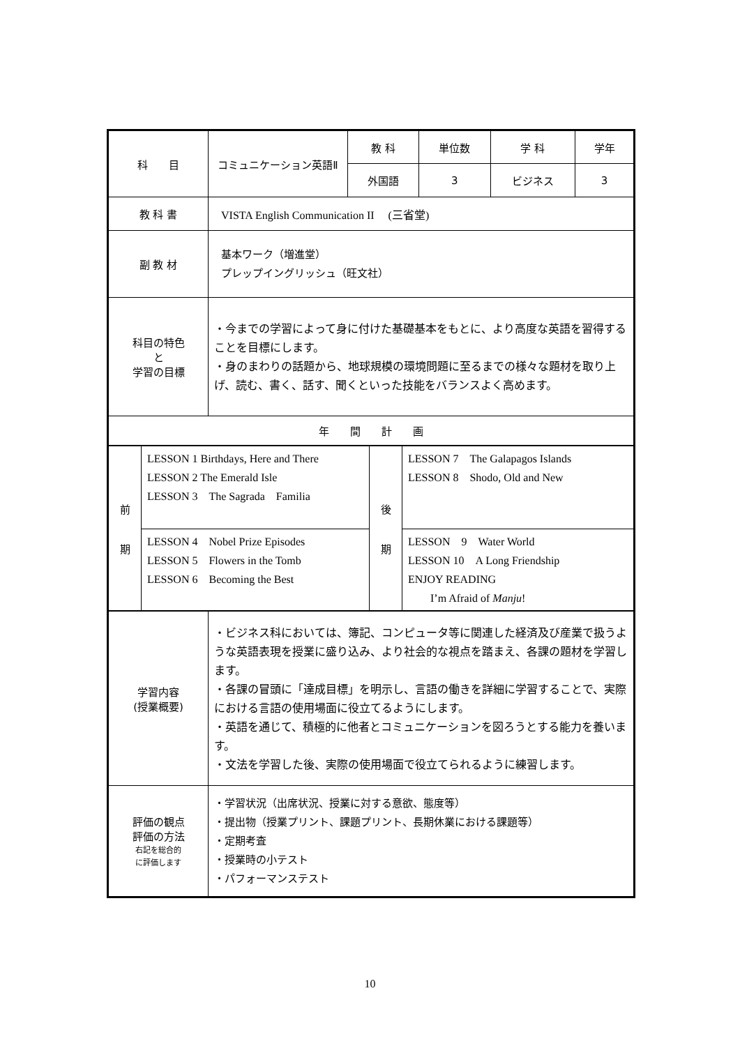| 科 目 | コミュニケーション英語Ⅱ | 教 科 | 単位数 | 学 科 | 学年 |
| | | 外国語 | 3 | ビジネス | 3 |
| 教 科 書 | VISTA English Communication II (三省堂) | | | | |
| 副 教 材 | 基本ワーク（増進堂） プレップイングリッシュ（旺文社） | | | | |
| 科目の特色 と 学習の目標 | ・今までの学習によって身に付けた基礎基本をもとに、より高度な英語を習得することを目標にします。 ・身のまわりの話題から、地球規模の環境問題に至るまでの様々な題材を取り上げ、読む、書く、話す、聞くといった技能をバランスよく高めます。 | | | | |
| 年 間 計 画 | | | | | |
| / 前 期 / LESSON 1 Birthdays, Here and There LESSON 2 The Emerald Isle LESSON 3 The Sagrada Familia / 後 期 / LESSON 7 The Galapagos Islands LESSON 8 Shodo, Old and New / / / LESSON 4 Nobel Prize Episodes LESSON 5 Flowers in the Tomb LESSON 6 Becoming the Best / / LESSON 9 Water World LESSON 10 A Long Friendship ENJOY READING I’m Afraid of Manju ! / | | | | | |
| 学習内容 (授業概要) | ・ビジネス科においては、簿記、コンピュータ等に関連した経済及び産業で扱うような英語表現を授業に盛り込み、より社会的な視点を踏まえ、各課の題材を学習します。 ・各課の冒頭に「達成目標」を明示し、言語の働きを詳細に学習することで、実際における言語の使用場面に役立てるようにします。 ・英語を通じて、積極的に他者とコミュニケーションを図ろうとする能力を養います。 ・文法を学習した後、実際の使用場面で役立てられるように練習します。 | | | | |
| 評価の観点 評価の方法 右記を総合的 に評価します | ・学習状況（出席状況、授業に対する意欲、態度等） ・提出物（授業プリント、課題プリント、長期休業における課題等） ・定期考査 ・授業時の小テスト ・パフォーマンステスト | | | | |
10